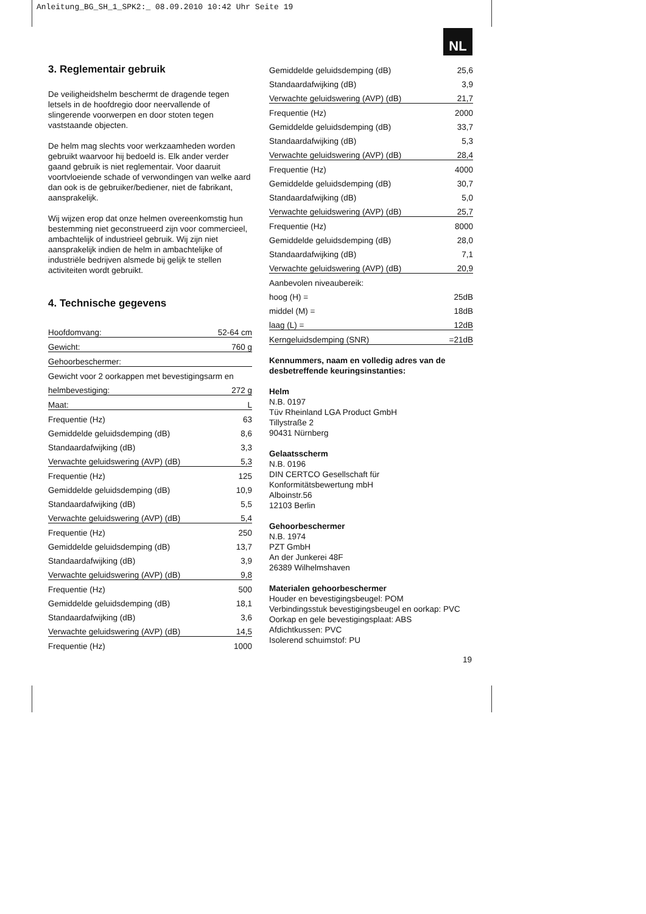Anleitung_BG_SH_1_SPK2:_ 08.09.2010 10:42 Uhr Seite 19
NL
3. Reglementair gebruik
De veiligheidshelm beschermt de dragende tegen letsels in de hoofdregio door neervallende of slingerende voorwerpen en door stoten tegen vaststaande objecten.
De helm mag slechts voor werkzaamheden worden gebruikt waarvoor hij bedoeld is. Elk ander verder gaand gebruik is niet reglementair. Voor daaruit voortvloeiende schade of verwondingen van welke aard dan ook is de gebruiker/bediener, niet de fabrikant, aansprakelijk.
Wij wijzen erop dat onze helmen overeenkomstig hun bestemming niet geconstrueerd zijn voor commercieel, ambachtelijk of industrieel gebruik. Wij zijn niet aansprakelijk indien de helm in ambachtelijke of industriële bedrijven alsmede bij gelijk te stellen activiteiten wordt gebruikt.
4. Technische gegevens
| Hoofdomvang: | 52-64 cm |
| Gewicht: | 760 g |
| Gehoorbeschermer: | |
| Gewicht voor 2 oorkappen met bevestigingsarm en | |
| helmbevestiging: | 272 g |
| Maat: | L |
| Frequentie (Hz) | 63 |
| Gemiddelde geluidsdemping (dB) | 8,6 |
| Standaardafwijking (dB) | 3,3 |
| Verwachte geluidswering (AVP) (dB) | 5,3 |
| Frequentie (Hz) | 125 |
| Gemiddelde geluidsdemping (dB) | 10,9 |
| Standaardafwijking (dB) | 5,5 |
| Verwachte geluidswering (AVP) (dB) | 5,4 |
| Frequentie (Hz) | 250 |
| Gemiddelde geluidsdemping (dB) | 13,7 |
| Standaardafwijking (dB) | 3,9 |
| Verwachte geluidswering (AVP) (dB) | 9,8 |
| Frequentie (Hz) | 500 |
| Gemiddelde geluidsdemping (dB) | 18,1 |
| Standaardafwijking (dB) | 3,6 |
| Verwachte geluidswering (AVP) (dB) | 14,5 |
| Frequentie (Hz) | 1000 |
| Gemiddelde geluidsdemping (dB) | 25,6 |
| Standaardafwijking (dB) | 3,9 |
| Verwachte geluidswering (AVP) (dB) | 21,7 |
| Frequentie (Hz) | 2000 |
| Gemiddelde geluidsdemping (dB) | 33,7 |
| Standaardafwijking (dB) | 5,3 |
| Verwachte geluidswering (AVP) (dB) | 28,4 |
| Frequentie (Hz) | 4000 |
| Gemiddelde geluidsdemping (dB) | 30,7 |
| Standaardafwijking (dB) | 5,0 |
| Verwachte geluidswering (AVP) (dB) | 25,7 |
| Frequentie (Hz) | 8000 |
| Gemiddelde geluidsdemping (dB) | 28,0 |
| Standaardafwijking (dB) | 7,1 |
| Verwachte geluidswering (AVP) (dB) | 20,9 |
| Aanbevolen niveaubereik: | |
| hoog (H) = | 25dB |
| middel (M) = | 18dB |
| laag (L) = | 12dB |
| Kerngeluidsdemping (SNR) | =21dB |
Kennummers, naam en volledig adres van de desbetreffende keuringsinstanties:
Helm
N.B. 0197
Tüv Rheinland LGA Product GmbH
Tillystraße 2
90431 Nürnberg
Gelaatsscherm
N.B. 0196
DIN CERTCO Gesellschaft für
Konformitätsbewertung mbH
Alboinstr.56
12103 Berlin
Gehoorbeschermer
N.B. 1974
PZT GmbH
An der Junkerei 48F
26389 Wilhelmshaven
Materialen gehoorbeschermer
Houder en bevestigingsbeugel: POM
Verbindingsstuk bevestigingsbeugel en oorkap: PVC
Oorkap en gele bevestigingsplaat: ABS
Afdichtkussen: PVC
Isolerend schuimstof: PU
19